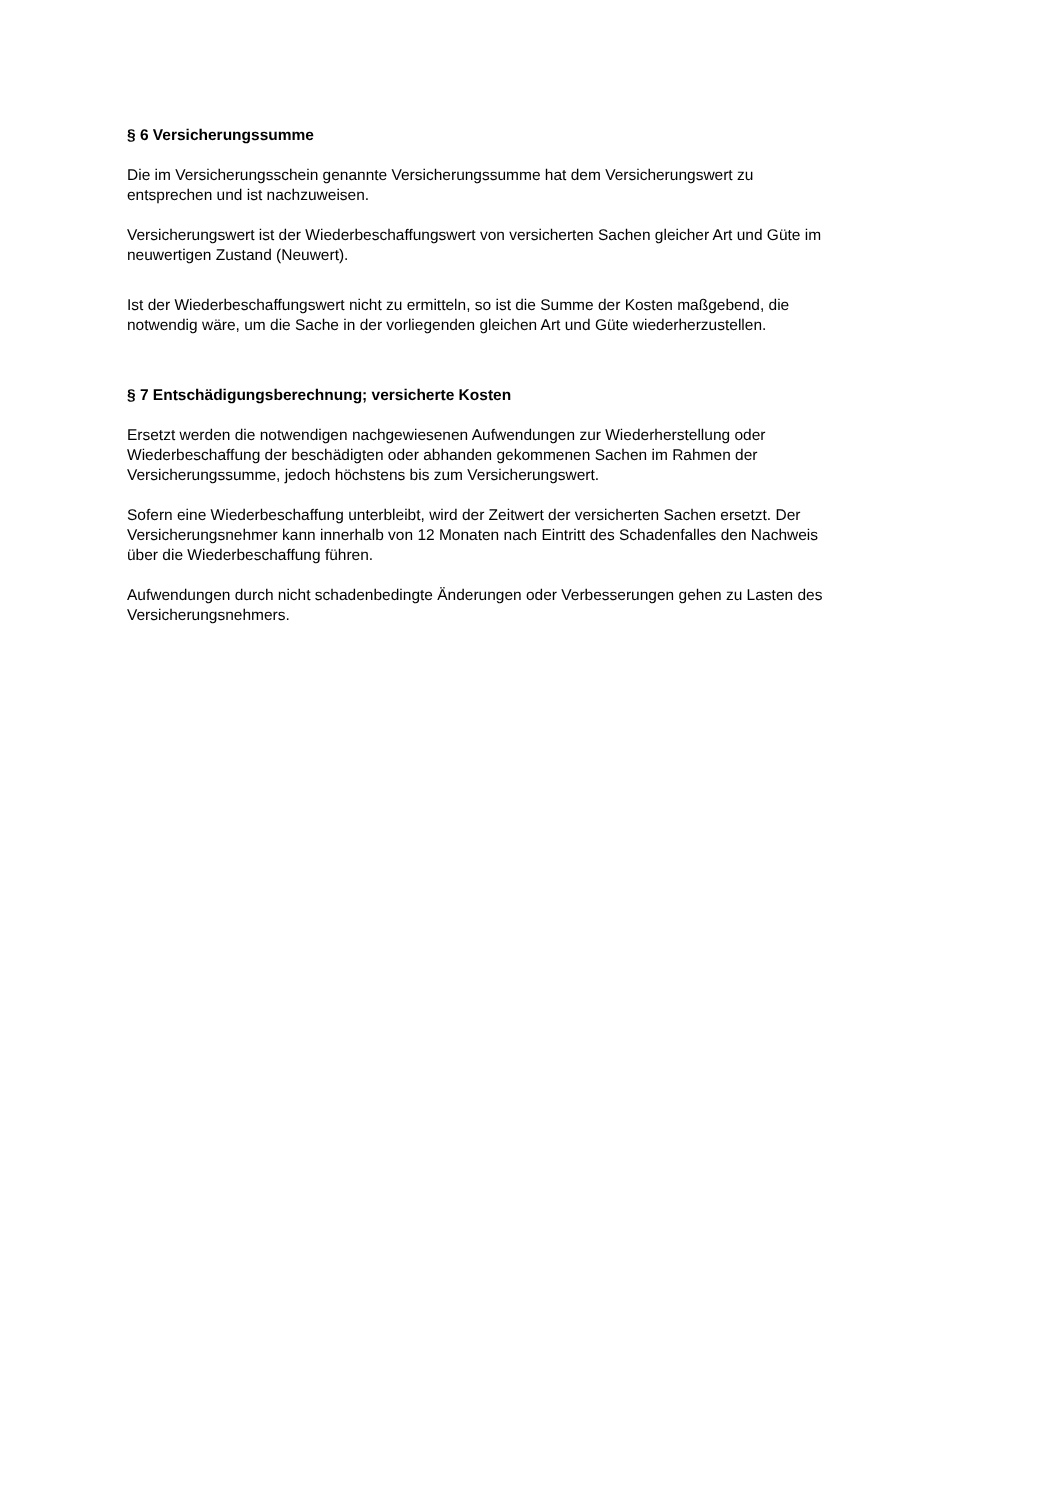§ 6 Versicherungssumme
Die im Versicherungsschein genannte Versicherungssumme hat dem Versicherungswert zu
entsprechen und ist nachzuweisen.
Versicherungswert ist der Wiederbeschaffungswert von versicherten Sachen gleicher Art und Güte im
neuwertigen Zustand (Neuwert).
Ist der Wiederbeschaffungswert nicht zu ermitteln, so ist die Summe der Kosten maßgebend, die
notwendig wäre, um die Sache in der vorliegenden gleichen Art und Güte wiederherzustellen.
§ 7 Entschädigungsberechnung; versicherte Kosten
Ersetzt werden die notwendigen nachgewiesenen Aufwendungen zur Wiederherstellung oder
Wiederbeschaffung der beschädigten oder abhanden gekommenen Sachen im Rahmen der
Versicherungssumme, jedoch höchstens bis zum Versicherungswert.
Sofern eine Wiederbeschaffung unterbleibt, wird der Zeitwert der versicherten Sachen ersetzt. Der
Versicherungsnehmer kann innerhalb von 12 Monaten nach Eintritt des Schadenfalles den Nachweis
über die Wiederbeschaffung führen.
Aufwendungen durch nicht schadenbedingte Änderungen oder Verbesserungen gehen zu Lasten des
Versicherungsnehmers.